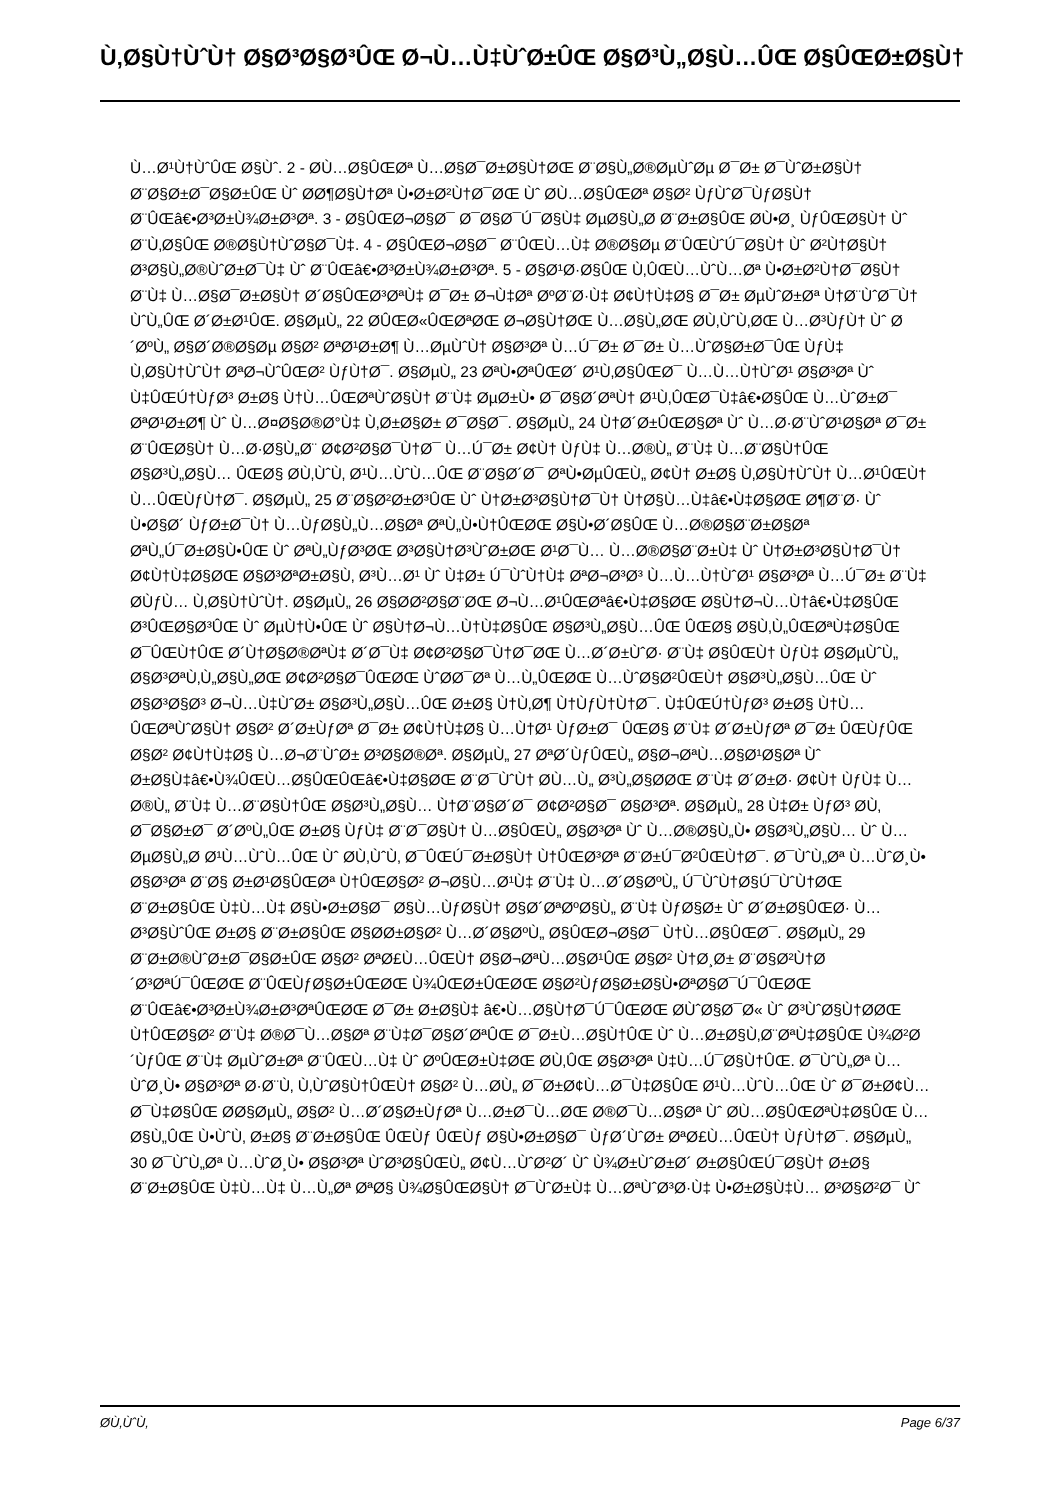Ù‚Ø§Ù†ÙˆÙ† Ø§Ø³Ø§Ø³ÛŒ Ø¬Ù…Ù‡ÙˆØ±ÛŒ Ø§Ø³Ù„Ø§Ù…ÛŒ Ø§ÛŒØ±Ø§Ù†
Ù…Ø¹Ù†ÙˆÛŒ Ø§Ùˆ. 2 - Ø­Ù…Ø§ÛŒØª Ù…Ø§Ø¯Ø±Ø§Ù†ØŒ Ø¨Ø§Ù„Ø®ØµÙˆØµ Ø¯Ø± Ø¯ÙˆØ±Ø§Ù† Ø¨Ø§Ø±Ø¯Ø§Ø±ÛŒ Ùˆ Ø­Ø¶Ø§Ù†Øª Ù•Ø±Ø²Ù†Ø¯ØŒ Ùˆ Ø­Ù…Ø§ÛŒØª Ø§Ø² ÙƒÙˆØ¯ÙƒØ§Ù† Ø¨ÛŒâ€•Ø³Ø±Ù¾Ø±Ø³Øª. 3 - Ø§ÛŒØ¬Ø§Ø¯ Ø¯Ø§Ø¯Ú¯Ø§Ù‡ ØµØ§Ù„Ø­ Ø¨Ø±Ø§ÛŒ Ø­Ù•Ø¸ ÙƒÛŒØ§Ù† Ùˆ Ø¨Ù‚Ø§ÛŒ Ø®Ø§Ù†ÙˆØ§Ø¯Ù‡. 4 - Ø§ÛŒØ¬Ø§Ø¯ Ø¨ÛŒÙ…Ù‡ Ø®Ø§Øµ Ø¨ÛŒÙˆÚ¯Ø§Ù† Ùˆ Ø²Ù†Ø§Ù† Ø³Ø§Ù„Ø®ÙˆØ±Ø¯Ù‡ Ùˆ Ø¨ÛŒâ€•Ø³Ø±Ù¾Ø±Ø³Øª. 5 - Ø§Ø¹Ø·Ø§ÛŒ Ù‚ÛŒÙ…ÙˆÙ…Øª Ù•Ø±Ø²Ù†Ø¯Ø§Ù† Ø¨Ù‡ Ù…Ø§Ø¯Ø±Ø§Ù† Ø´Ø§ÛŒØ³ØªÙ‡ Ø¯Ø± Ø¬Ù‡Øª ØºØ¨Ø·Ù‡ Ø¢Ù†Ù‡Ø§ Ø¯Ø± ØµÙˆØ±Øª Ù†Ø¨ÙˆØ¯Ù† ÙˆÙ„ÛŒ Ø´Ø±Ø¹ÛŒ. Ø§ØµÙ„ 22 Ø­ÛŒØ«ÛŒØªØŒ Ø¬Ø§Ù†ØŒ Ù…Ø§Ù„ØŒ Ø­Ù‚ÙˆÙ‚ØŒ Ù…Ø³ÙƒÙ† Ùˆ Ø´ØºÙ„ Ø§Ø´Ø®Ø§Øµ Ø§Ø² ØªØ¹Ø±Ø¶ Ù…ØµÙˆÙ† Ø§Ø³Øª Ù…Ú¯Ø± Ø¯Ø± Ù…ÙˆØ§Ø±Ø¯ÛŒ ÙƒÙ‡ Ù‚Ø§Ù†ÙˆÙ† ØªØ¬ÙˆÛŒØ² ÙƒÙ†Ø¯. Ø§ØµÙ„ 23 ØªÙ•ØªÛŒØ´ Ø¹Ù‚Ø§ÛŒØ¯ Ù…Ù…Ù†ÙˆØ¹ Ø§Ø³Øª Ùˆ Ù‡ÛŒÚ†ÙƒØ³ Ø±Ø§ Ù†Ù…ÛŒØªÙˆØ§Ù† Ø¨Ù‡ ØµØ±Ù• Ø¯Ø§Ø´ØªÙ† Ø¹Ù‚ÛŒØ¯Ù‡â€•Ø§ÛŒ Ù…ÙˆØ±Ø¯ ØªØ¹Ø±Ø¶ Ùˆ Ù…Ø¤Ø§Ø®Ø°Ù‡ Ù‚Ø±Ø§Ø± Ø¯Ø§Ø¯. Ø§ØµÙ„ 24 Ù†Ø´Ø±ÛŒØ§Øª Ùˆ Ù…Ø·Ø¨ÙˆØ¹Ø§Øª Ø¯Ø± Ø¨ÛŒØ§Ù† Ù…Ø·Ø§Ù„Ø¨ Ø¢Ø²Ø§Ø¯Ù†Ø¯ Ù…Ú¯Ø± Ø¢Ù† ÙƒÙ‡ Ù…Ø®Ù„ Ø¨Ù‡ Ù…Ø¨Ø§Ù†ÛŒ Ø§Ø³Ù„Ø§Ù… ÛŒØ§ Ø­Ù‚ÙˆÙ‚ Ø¹Ù…ÙˆÙ…ÛŒ Ø¨Ø§Ø´Ø¯ ØªÙ•ØµÛŒÙ„ Ø¢Ù† Ø±Ø§ Ù‚Ø§Ù†ÙˆÙ† Ù…Ø¹ÛŒÙ† Ù…ÛŒÙƒÙ†Ø¯. Ø§ØµÙ„ 25 Ø¨Ø§Ø²Ø±Ø³ÛŒ Ùˆ Ù†Ø±Ø³Ø§Ù†Ø¯Ù† Ù†Ø§Ù…Ù‡â€•Ù‡Ø§ØŒ Ø¶Ø¨Ø· Ùˆ Ù•Ø§Ø´ ÙƒØ±Ø¯Ù† Ù…ÙƒØ§Ù„Ù…Ø§Øª ØªÙ„Ù•Ù†ÛŒØŒ Ø§Ù•Ø´Ø§ÛŒ Ù…Ø®Ø§Ø¨Ø±Ø§Øª ØªÙ„Ú¯Ø±Ø§Ù•ÛŒ Ùˆ ØªÙ„ÙƒØ³ØŒ Ø³Ø§Ù†Ø³ÙˆØ±ØŒ Ø¹Ø¯Ù… Ù…Ø®Ø§Ø¨Ø±Ù‡ Ùˆ Ù†Ø±Ø³Ø§Ù†Ø¯Ù† Ø¢Ù†Ù‡Ø§ØŒ Ø§Ø³ØªØ±Ø§Ù‚ Ø³Ù…Ø¹ Ùˆ Ù‡Ø± Ú¯ÙˆÙ†Ù‡ ØªØ¬Ø³Ø³ Ù…Ù…Ù†ÙˆØ¹ Ø§Ø³Øª Ù…Ú¯Ø± Ø¨Ù‡ Ø­ÙƒÙ… Ù‚Ø§Ù†ÙˆÙ†. Ø§ØµÙ„ 26 Ø§Ø­Ø²Ø§Ø¨ØŒ Ø¬Ù…Ø¹ÛŒØªâ€•Ù‡Ø§ØŒ Ø§Ù†Ø¬Ù…Ù†â€•Ù‡Ø§ÛŒ Ø³ÛŒØ§Ø³ÛŒ Ùˆ ØµÙ†Ù•ÛŒ Ùˆ Ø§Ù†Ø¬Ù…Ù†Ù‡Ø§ÛŒ Ø§Ø³Ù„Ø§Ù…ÛŒ ÛŒØ§ Ø§Ù‚Ù„ÛŒØªÙ‡Ø§ÛŒ Ø¯ÛŒÙ†ÛŒ Ø´Ù†Ø§Ø®ØªÙ‡ Ø´Ø¯Ù‡ Ø¢Ø²Ø§Ø¯Ù†Ø¯ØŒ Ù…Ø´Ø±ÙˆØ· Ø¨Ù‡ Ø§ÛŒÙ† ÙƒÙ‡ Ø§ØµÙˆÙ„ Ø§Ø³ØªÙ‚Ù„Ø§Ù„ØŒ Ø¢Ø²Ø§Ø¯ÛŒØŒ ÙˆØ­Ø¯Øª Ù…Ù„ÛŒØŒ Ù…ÙˆØ§Ø²ÛŒÙ† Ø§Ø³Ù„Ø§Ù…ÛŒ Ùˆ Ø§Ø³Ø§Ø³ Ø¬Ù…Ù‡ÙˆØ± Ø§Ø³Ù„Ø§Ù…ÛŒ Ø±Ø§ Ù†Ù‚Ø¶ Ù†ÙƒÙ†Ù†Ø¯. Ù‡ÛŒÚ†ÙƒØ³ Ø±Ø§ Ù†Ù…ÛŒØªÙˆØ§Ù† Ø§Ø² Ø´Ø±ÙƒØª Ø¯Ø± Ø¢Ù†Ù‡Ø§ Ù…Ù†Ø¹ ÙƒØ±Ø¯ ÛŒØ§ Ø¨Ù‡ Ø´Ø±ÙƒØª Ø¯Ø± ÛŒÙƒÛŒ Ø§Ø² Ø¢Ù†Ù‡Ø§ Ù…Ø¬Ø¨ÙˆØ± Ø³Ø§Ø®Øª. Ø§ØµÙ„ 27 ØªØ´ÙƒÛŒÙ„ Ø§Ø¬ØªÙ…Ø§Ø¹Ø§Øª Ùˆ Ø±Ø§Ù‡â€•Ù¾ÛŒÙ…Ø§ÛŒÛŒâ€•Ù‡Ø§ØŒ Ø¨Ø¯ÙˆÙ† Ø­Ù…Ù„ Ø³Ù„Ø§Ø­ØŒ Ø¨Ù‡ Ø´Ø±Ø· Ø¢Ù† ÙƒÙ‡ Ù…Ø®Ù„ Ø¨Ù‡ Ù…Ø¨Ø§Ù†ÛŒ Ø§Ø³Ù„Ø§Ù… Ù†Ø¨Ø§Ø´Ø¯ Ø¢Ø²Ø§Ø¯ Ø§Ø³Øª. Ø§ØµÙ„ 28 Ù‡Ø± ÙƒØ³ Ø­Ù‚ Ø¯Ø§Ø±Ø¯ Ø´ØºÙ„ÛŒ Ø±Ø§ ÙƒÙ‡ Ø¨Ø¯Ø§Ù† Ù…Ø§ÛŒÙ„ Ø§Ø³Øª Ùˆ Ù…Ø®Ø§Ù„Ù• Ø§Ø³Ù„Ø§Ù… Ùˆ Ù…ØµØ§Ù„Ø­ Ø¹Ù…ÙˆÙ…ÛŒ Ùˆ Ø­Ù‚ÙˆÙ‚ Ø¯ÛŒÚ¯Ø±Ø§Ù† Ù†ÛŒØ³Øª Ø¨Ø±Ú¯Ø²ÛŒÙ†Ø¯. Ø¯ÙˆÙ„Øª Ù…ÙˆØ¸Ù• Ø§Ø³Øª Ø¨Ø§ Ø±Ø¹Ø§ÛŒØª Ù†ÛŒØ§Ø² Ø¬Ø§Ù…Ø¹Ù‡ Ø¨Ù‡ Ù…Ø´Ø§ØºÙ„ Ú¯ÙˆÙ†Ø§Ú¯ÙˆÙ†ØŒ Ø¨Ø±Ø§ÛŒ Ù‡Ù…Ù‡ Ø§Ù•Ø±Ø§Ø¯ Ø§Ù…ÙƒØ§Ù† Ø§Ø´ØªØºØ§Ù„ Ø¨Ù‡ ÙƒØ§Ø± Ùˆ Ø´Ø±Ø§ÛŒØ· Ù…Ø³Ø§ÙˆÛŒ Ø±Ø§ Ø¨Ø±Ø§ÛŒ Ø§Ø­Ø±Ø§Ø² Ù…Ø´Ø§ØºÙ„ Ø§ÛŒØ¬Ø§Ø¯ Ù†Ù…Ø§ÛŒØ¯. Ø§ØµÙ„ 29 Ø¨Ø±Ø®ÙˆØ±Ø¯Ø§Ø±ÛŒ Ø§Ø² ØªØ£Ù…ÛŒÙ† Ø§Ø¬ØªÙ…Ø§Ø¹ÛŒ Ø§Ø² Ù†Ø¸Ø± Ø¨Ø§Ø²Ù†Ø´Ø³ØªÚ¯ÛŒØŒ Ø¨ÛŒÙƒØ§Ø±ÛŒØŒ Ù¾ÛŒØ±ÛŒØŒ Ø§Ø²ÙƒØ§Ø±Ø§Ù•ØªØ§Ø¯Ú¯ÛŒØŒ Ø¨ÛŒâ€•Ø³Ø±Ù¾Ø±Ø³ØªÛŒØŒ Ø¯Ø± Ø±Ø§Ù‡ â€•Ù…Ø§Ù†Ø¯Ú¯ÛŒØŒ Ø­ÙˆØ§Ø¯Ø« Ùˆ Ø³ÙˆØ§Ù†Ø­ØŒ Ù†ÛŒØ§Ø² Ø¨Ù‡ Ø®Ø¯Ù…Ø§Øª Ø¨Ù‡Ø¯Ø§Ø´ØªÛŒ Ø¯Ø±Ù…Ø§Ù†ÛŒ Ùˆ Ù…Ø±Ø§Ù‚Ø¨ØªÙ‡Ø§ÛŒ Ù¾Ø²Ø´ÙƒÛŒ Ø¨Ù‡ ØµÙˆØ±Øª Ø¨ÛŒÙ…Ù‡ Ùˆ ØºÛŒØ±Ù‡ØŒ Ø­Ù‚ÛŒ Ø§Ø³Øª Ù‡Ù…Ú¯Ø§Ù†ÛŒ. Ø¯ÙˆÙ„Øª Ù…ÙˆØ¸Ù• Ø§Ø³Øª Ø·Ø¨Ù‚ Ù‚ÙˆØ§Ù†ÛŒÙ† Ø§Ø² Ù…Ø­Ù„ Ø¯Ø±Ø¢Ù…Ø¯Ù‡Ø§ÛŒ Ø¹Ù…ÙˆÙ…ÛŒ Ùˆ Ø¯Ø±Ø¢Ù…Ø¯Ù‡Ø§ÛŒ Ø­Ø§ØµÙ„ Ø§Ø² Ù…Ø´Ø§Ø±ÙƒØª Ù…Ø±Ø¯Ù…ØŒ Ø®Ø¯Ù…Ø§Øª Ùˆ Ø­Ù…Ø§ÛŒØªÙ‡Ø§ÛŒ Ù…Ø§Ù„ÛŒ Ù•ÙˆÙ‚ Ø±Ø§ Ø¨Ø±Ø§ÛŒ ÛŒÙƒ ÛŒÙƒ Ø§Ù•Ø±Ø§Ø¯ ÙƒØ´ÙˆØ± ØªØ£Ù…ÛŒÙ† ÙƒÙ†Ø¯. Ø§ØµÙ„ 30 Ø¯ÙˆÙ„Øª Ù…ÙˆØ¸Ù• Ø§Ø³Øª ÙˆØ³Ø§ÛŒÙ„ Ø¢Ù…ÙˆØ²Ø´ Ùˆ Ù¾Ø±ÙˆØ±Ø´ Ø±Ø§ÛŒÚ¯Ø§Ù† Ø±Ø§ Ø¨Ø±Ø§ÛŒ Ù‡Ù…Ù‡ Ù…Ù„Øª ØªØ§ Ù¾Ø§ÛŒØ§Ù† Ø¯ÙˆØ±Ù‡ Ù…ØªÙˆØ³Ø·Ù‡ Ù•Ø±Ø§Ù‡Ù… Ø³Ø§Ø²Ø¯ Ùˆ
Ø­Ù‚ÙˆÙ‚ Page 6/37